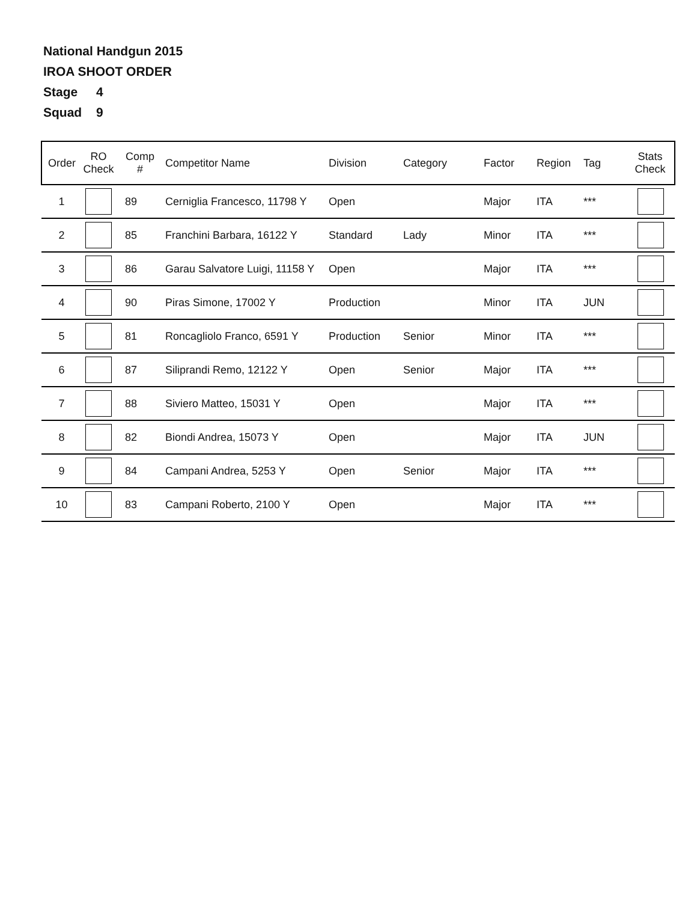National Handgun 2015
IROA SHOOT ORDER
Stage 4
Squad 9
| Order | RO Check | Comp # | Competitor Name | Division | Category | Factor | Region | Tag | Stats Check |
| --- | --- | --- | --- | --- | --- | --- | --- | --- | --- |
| 1 | | 89 | Cerniglia Francesco, 11798 Y | Open | | Major | ITA | *** | |
| 2 | | 85 | Franchini Barbara, 16122 Y | Standard | Lady | Minor | ITA | *** | |
| 3 | | 86 | Garau Salvatore Luigi, 11158 Y | Open | | Major | ITA | *** | |
| 4 | | 90 | Piras Simone, 17002 Y | Production | | Minor | ITA | JUN | |
| 5 | | 81 | Roncagliolo Franco, 6591 Y | Production | Senior | Minor | ITA | *** | |
| 6 | | 87 | Siliprandi Remo, 12122 Y | Open | Senior | Major | ITA | *** | |
| 7 | | 88 | Siviero Matteo, 15031 Y | Open | | Major | ITA | *** | |
| 8 | | 82 | Biondi Andrea, 15073 Y | Open | | Major | ITA | JUN | |
| 9 | | 84 | Campani Andrea, 5253 Y | Open | Senior | Major | ITA | *** | |
| 10 | | 83 | Campani Roberto, 2100 Y | Open | | Major | ITA | *** | |